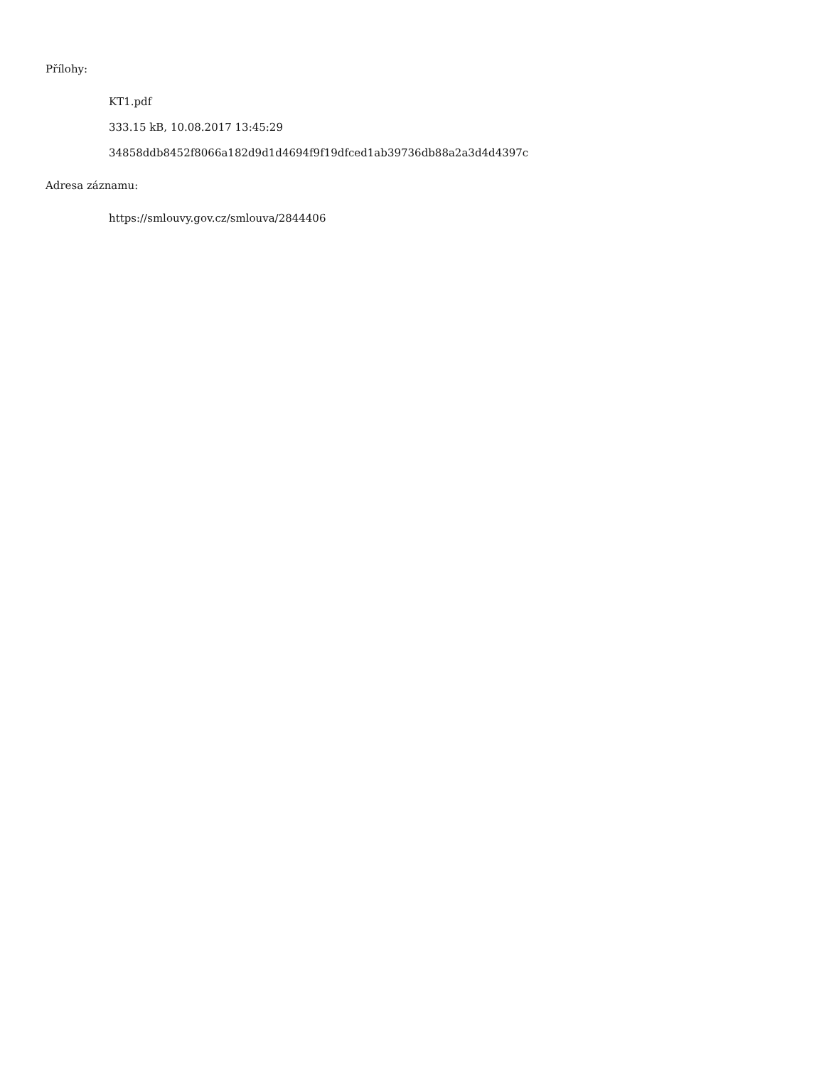Přílohy:
KT1.pdf
333.15 kB, 10.08.2017 13:45:29
34858ddb8452f8066a182d9d1d4694f9f19dfced1ab39736db88a2a3d4d4397c
Adresa záznamu:
https://smlouvy.gov.cz/smlouva/2844406